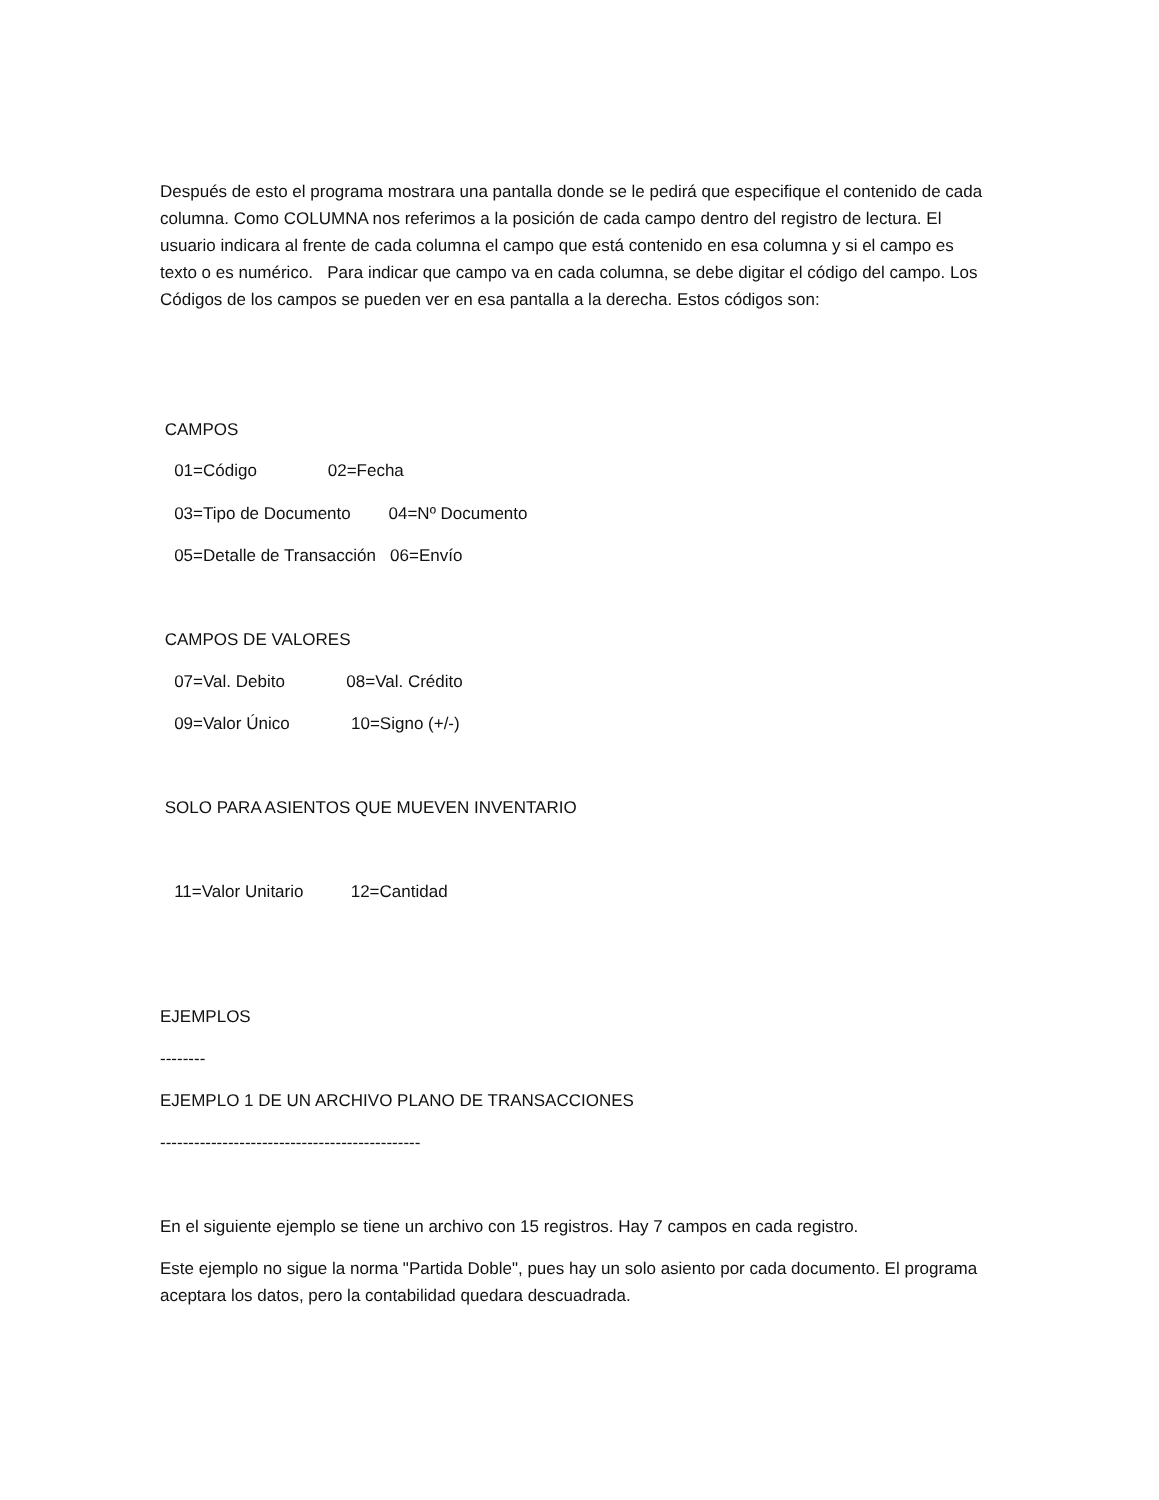Después de esto el programa mostrara una pantalla donde se le pedirá que especifique el contenido de cada columna. Como COLUMNA nos referimos a la posición de cada campo dentro del registro de lectura. El usuario indicara al frente de cada columna el campo que está contenido en esa columna y si el campo es texto o es numérico. Para indicar que campo va en cada columna, se debe digitar el código del campo. Los Códigos de los campos se pueden ver en esa pantalla a la derecha. Estos códigos son:
CAMPOS
01=Código 02=Fecha
03=Tipo de Documento 04=Nº Documento
05=Detalle de Transacción 06=Envío
CAMPOS DE VALORES
07=Val. Debito 08=Val. Crédito
09=Valor Único 10=Signo (+/-)
SOLO PARA ASIENTOS QUE MUEVEN INVENTARIO
11=Valor Unitario 12=Cantidad
EJEMPLOS
--------
EJEMPLO 1 DE UN ARCHIVO PLANO DE TRANSACCIONES
----------------------------------------------
En el siguiente ejemplo se tiene un archivo con 15 registros. Hay 7 campos en cada registro.
Este ejemplo no sigue la norma "Partida Doble", pues hay un solo asiento por cada documento. El programa aceptara los datos, pero la contabilidad quedara descuadrada.